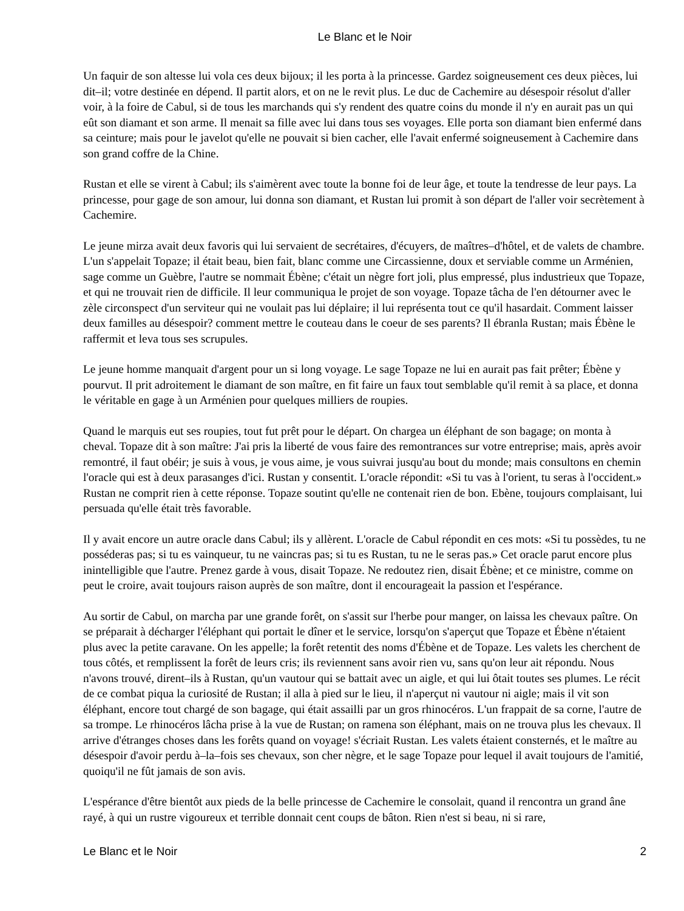Le Blanc et le Noir
Un faquir de son altesse lui vola ces deux bijoux; il les porta à la princesse. Gardez soigneusement ces deux pièces, lui dit–il; votre destinée en dépend. Il partit alors, et on ne le revit plus. Le duc de Cachemire au désespoir résolut d'aller voir, à la foire de Cabul, si de tous les marchands qui s'y rendent des quatre coins du monde il n'y en aurait pas un qui eût son diamant et son arme. Il menait sa fille avec lui dans tous ses voyages. Elle porta son diamant bien enfermé dans sa ceinture; mais pour le javelot qu'elle ne pouvait si bien cacher, elle l'avait enfermé soigneusement à Cachemire dans son grand coffre de la Chine.
Rustan et elle se virent à Cabul; ils s'aimèrent avec toute la bonne foi de leur âge, et toute la tendresse de leur pays. La princesse, pour gage de son amour, lui donna son diamant, et Rustan lui promit à son départ de l'aller voir secrètement à Cachemire.
Le jeune mirza avait deux favoris qui lui servaient de secrétaires, d'écuyers, de maîtres–d'hôtel, et de valets de chambre. L'un s'appelait Topaze; il était beau, bien fait, blanc comme une Circassienne, doux et serviable comme un Arménien, sage comme un Guèbre, l'autre se nommait Ébène; c'était un nègre fort joli, plus empressé, plus industrieux que Topaze, et qui ne trouvait rien de difficile. Il leur communiqua le projet de son voyage. Topaze tâcha de l'en détourner avec le zèle circonspect d'un serviteur qui ne voulait pas lui déplaire; il lui représenta tout ce qu'il hasardait. Comment laisser deux familles au désespoir? comment mettre le couteau dans le coeur de ses parents? Il ébranla Rustan; mais Ébène le raffermit et leva tous ses scrupules.
Le jeune homme manquait d'argent pour un si long voyage. Le sage Topaze ne lui en aurait pas fait prêter; Ébène y pourvut. Il prit adroitement le diamant de son maître, en fit faire un faux tout semblable qu'il remit à sa place, et donna le véritable en gage à un Arménien pour quelques milliers de roupies.
Quand le marquis eut ses roupies, tout fut prêt pour le départ. On chargea un éléphant de son bagage; on monta à cheval. Topaze dit à son maître: J'ai pris la liberté de vous faire des remontrances sur votre entreprise; mais, après avoir remontré, il faut obéir; je suis à vous, je vous aime, je vous suivrai jusqu'au bout du monde; mais consultons en chemin l'oracle qui est à deux parasanges d'ici. Rustan y consentit. L'oracle répondit: «Si tu vas à l'orient, tu seras à l'occident.» Rustan ne comprit rien à cette réponse. Topaze soutint qu'elle ne contenait rien de bon. Ebène, toujours complaisant, lui persuada qu'elle était très favorable.
Il y avait encore un autre oracle dans Cabul; ils y allèrent. L'oracle de Cabul répondit en ces mots: «Si tu possèdes, tu ne posséderas pas; si tu es vainqueur, tu ne vaincras pas; si tu es Rustan, tu ne le seras pas.» Cet oracle parut encore plus inintelligible que l'autre. Prenez garde à vous, disait Topaze. Ne redoutez rien, disait Ébène; et ce ministre, comme on peut le croire, avait toujours raison auprès de son maître, dont il encourageait la passion et l'espérance.
Au sortir de Cabul, on marcha par une grande forêt, on s'assit sur l'herbe pour manger, on laissa les chevaux paître. On se préparait à décharger l'éléphant qui portait le dîner et le service, lorsqu'on s'aperçut que Topaze et Ébène n'étaient plus avec la petite caravane. On les appelle; la forêt retentit des noms d'Ébène et de Topaze. Les valets les cherchent de tous côtés, et remplissent la forêt de leurs cris; ils reviennent sans avoir rien vu, sans qu'on leur ait répondu. Nous n'avons trouvé, dirent–ils à Rustan, qu'un vautour qui se battait avec un aigle, et qui lui ôtait toutes ses plumes. Le récit de ce combat piqua la curiosité de Rustan; il alla à pied sur le lieu, il n'aperçut ni vautour ni aigle; mais il vit son éléphant, encore tout chargé de son bagage, qui était assailli par un gros rhinocéros. L'un frappait de sa corne, l'autre de sa trompe. Le rhinocéros lâcha prise à la vue de Rustan; on ramena son éléphant, mais on ne trouva plus les chevaux. Il arrive d'étranges choses dans les forêts quand on voyage! s'écriait Rustan. Les valets étaient consternés, et le maître au désespoir d'avoir perdu à–la–fois ses chevaux, son cher nègre, et le sage Topaze pour lequel il avait toujours de l'amitié, quoiqu'il ne fût jamais de son avis.
L'espérance d'être bientôt aux pieds de la belle princesse de Cachemire le consolait, quand il rencontra un grand âne rayé, à qui un rustre vigoureux et terrible donnait cent coups de bâton. Rien n'est si beau, ni si rare,
Le Blanc et le Noir 2